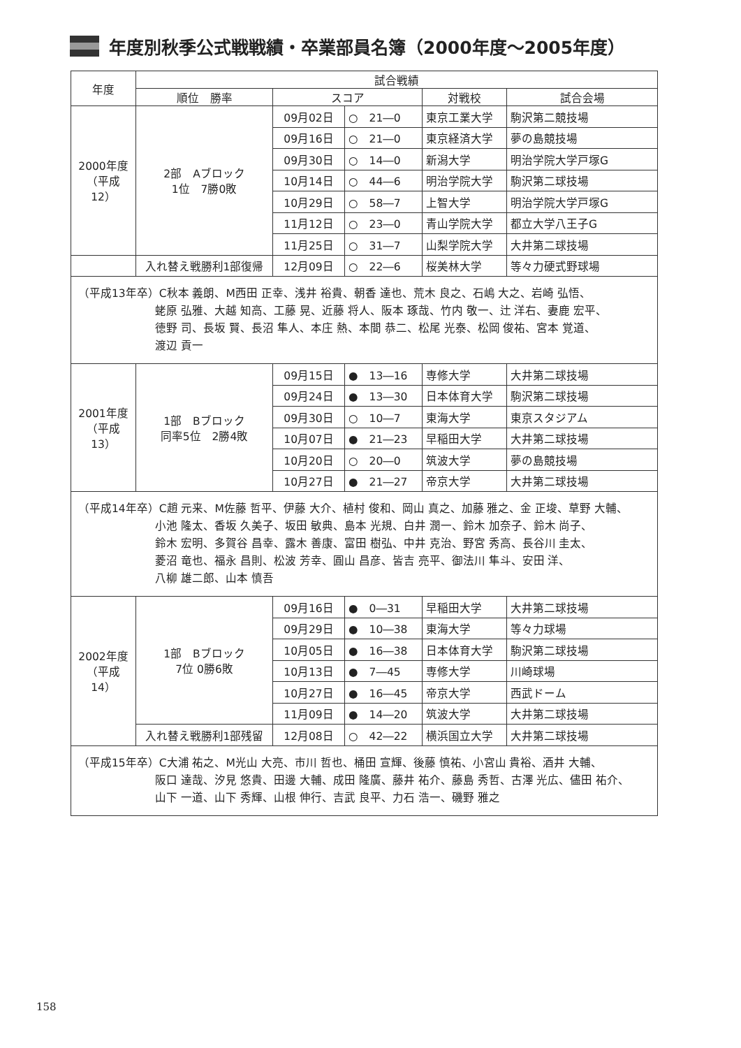年度別秋季公式戦戦績・卒業部員名簿（2000年度～2005年度）
| 年度 | 試合戦績 | | | | |
| --- | --- | --- | --- | --- | --- |
| | 順位 勝率 | スコア | | 対戦校 | 試合会場 |
| 2000年度 （平成12） | 2部 Aブロック 1位 7勝0敗 | 09月02日 | ○ 21―0 | 東京工業大学 | 駒沢第二競技場 |
| | | 09月16日 | ○ 21―0 | 東京経済大学 | 夢の島競技場 |
| | | 09月30日 | ○ 14―0 | 新潟大学 | 明治学院大学戸塚G |
| | | 10月14日 | ○ 44―6 | 明治学院大学 | 駒沢第二球技場 |
| | | 10月29日 | ○ 58―7 | 上智大学 | 明治学院大学戸塚G |
| | | 11月12日 | ○ 23―0 | 青山学院大学 | 都立大学八王子G |
| | | 11月25日 | ○ 31―7 | 山梨学院大学 | 大井第二球技場 |
| | 入れ替え戦勝利1部復帰 | 12月09日 | ○ 22―6 | 桜美林大学 | 等々力硬式野球場 |
| （平成13年卒）C秋本 義朗、M西田 正幸、浅井 裕貴、朝香 達也、荒木 良之、石嶋 大之、岩崎 弘悟、 蛯原 弘雅、大越 知高、工藤 晃、近藤 将人、阪本 琢哉、竹内 敬一、辻 洋右、妻鹿 宏平、 徳野 司、長坂 賢、長沼 隼人、本庄 熱、本間 恭二、松尾 光泰、松岡 俊祐、宮本 覚道、 渡辺 貢一 | | | | | |
| 2001年度 （平成13） | 1部 Bブロック 同率5位 2勝4敗 | 09月15日 | ● 13―16 | 専修大学 | 大井第二球技場 |
| | | 09月24日 | ● 13―30 | 日本体育大学 | 駒沢第二球技場 |
| | | 09月30日 | ○ 10―7 | 東海大学 | 東京スタジアム |
| | | 10月07日 | ● 21―23 | 早稲田大学 | 大井第二球技場 |
| | | 10月20日 | ○ 20―0 | 筑波大学 | 夢の島競技場 |
| | | 10月27日 | ● 21―27 | 帝京大学 | 大井第二球技場 |
| （平成14年卒）C趙 元来、M佐藤 哲平、伊藤 大介、植村 俊和、岡山 真之、加藤 雅之、金 正埈、草野 大輔、 小池 隆太、香坂 久美子、坂田 敏典、島本 光規、白井 潤一、鈴木 加奈子、鈴木 尚子、 鈴木 宏明、多賀谷 昌幸、露木 善康、富田 樹弘、中井 克治、野宮 秀高、長谷川 圭太、 菱沼 竜也、福永 昌則、松波 芳幸、圓山 昌彦、皆吉 亮平、御法川 隼斗、安田 洋、 八柳 雄二郎、山本 慎吾 | | | | | |
| 2002年度 （平成14） | 1部 Bブロック 7位 0勝6敗 | 09月16日 | ● 0―31 | 早稲田大学 | 大井第二球技場 |
| | | 09月29日 | ● 10―38 | 東海大学 | 等々力球場 |
| | | 10月05日 | ● 16―38 | 日本体育大学 | 駒沢第二球技場 |
| | | 10月13日 | ● 7―45 | 専修大学 | 川崎球場 |
| | | 10月27日 | ● 16―45 | 帝京大学 | 西武ドーム |
| | | 11月09日 | ● 14―20 | 筑波大学 | 大井第二球技場 |
| | 入れ替え戦勝利1部残留 | 12月08日 | ○ 42―22 | 横浜国立大学 | 大井第二球技場 |
| （平成15年卒）C大浦 祐之、M光山 大亮、市川 哲也、桶田 宣輝、後藤 慎祐、小宮山 貴裕、酒井 大輔、 阪口 達哉、汐見 悠貴、田邊 大輔、成田 隆廣、藤井 祐介、藤島 秀哲、古澤 光広、儘田 祐介、 山下 一道、山下 秀輝、山根 伸行、吉武 良平、力石 浩一、磯野 雅之 | | | | | |
158